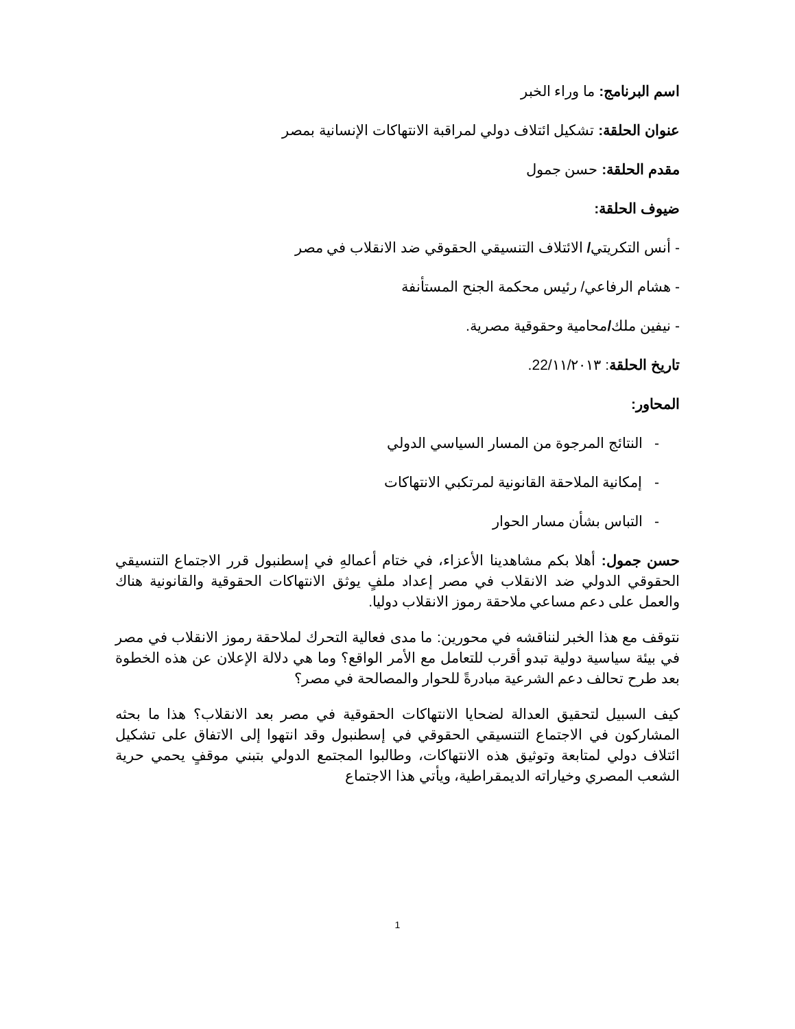اسم البرنامج: ما وراء الخبر
عنوان الحلقة: تشكيل ائتلاف دولي لمراقبة الانتهاكات الإنسانية بمصر
مقدم الحلقة: حسن جمول
ضيوف الحلقة:
- أنس التكريتي/ الائتلاف التنسيقي الحقوقي ضد الانقلاب في مصر
- هشام الرفاعي/ رئيس محكمة الجنح المستأنفة
- نيفين ملك/محامية وحقوقية مصرية.
تاريخ الحلقة: 22/١١/٢٠١٣.
المحاور:
- النتائج المرجوة من المسار السياسي الدولي
- إمكانية الملاحقة القانونية لمرتكبي الانتهاكات
- التباس بشأن مسار الحوار
حسن جمول: أهلا بكم مشاهدينا الأعزاء، في ختام أعمالهِ في إسطنبول قرر الاجتماع التنسيقي الحقوقي الدولي ضد الانقلاب في مصر إعداد ملفٍ يوثق الانتهاكات الحقوقية والقانونية هناك والعمل على دعم مساعي ملاحقة رموز الانقلاب دوليا.
نتوقف مع هذا الخبر لنناقشه في محورين: ما مدى فعالية التحرك لملاحقة رموز الانقلاب في مصر في بيئة سياسية دولية تبدو أقرب للتعامل مع الأمر الواقع؟ وما هي دلالة الإعلان عن هذه الخطوة بعد طرح تحالف دعم الشرعية مبادرةً للحوار والمصالحة في مصر؟
كيف السبيل لتحقيق العدالة لضحايا الانتهاكات الحقوقية في مصر بعد الانقلاب؟ هذا ما بحثه المشاركون في الاجتماع التنسيقي الحقوقي في إسطنبول وقد انتهوا إلى الاتفاق على تشكيل ائتلاف دولي لمتابعة وتوثيق هذه الانتهاكات، وطالبوا المجتمع الدولي بتبني موقفٍ يحمي حرية الشعب المصري وخياراته الديمقراطية، ويأتي هذا الاجتماع
1